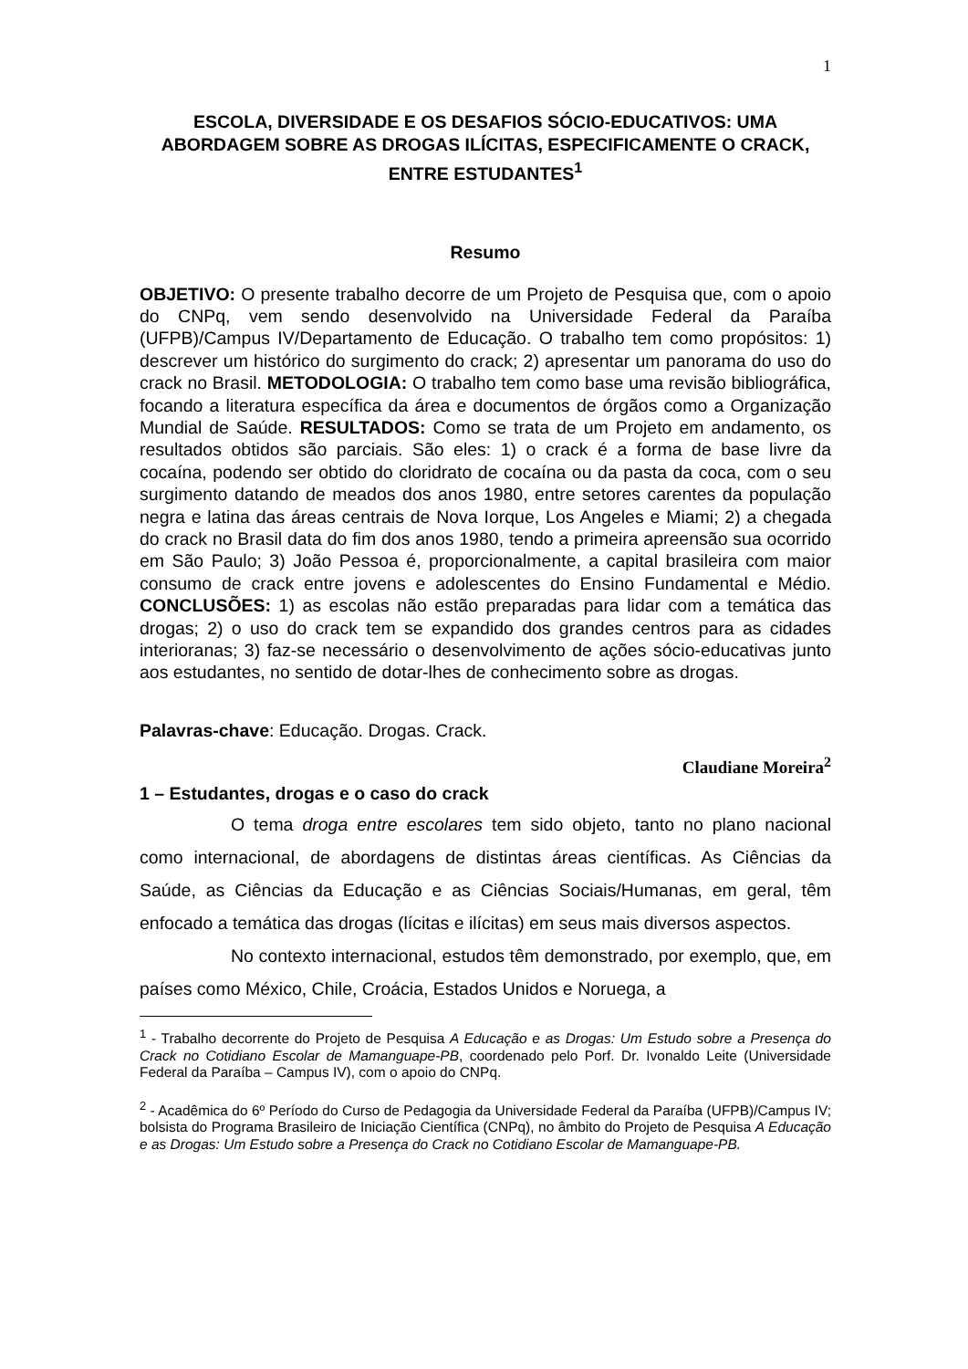1
ESCOLA, DIVERSIDADE E OS DESAFIOS SÓCIO-EDUCATIVOS: UMA ABORDAGEM SOBRE AS DROGAS ILÍCITAS, ESPECIFICAMENTE O CRACK, ENTRE ESTUDANTES<sup>1</sup>
Resumo
OBJETIVO: O presente trabalho decorre de um Projeto de Pesquisa que, com o apoio do CNPq, vem sendo desenvolvido na Universidade Federal da Paraíba (UFPB)/Campus IV/Departamento de Educação. O trabalho tem como propósitos: 1) descrever um histórico do surgimento do crack; 2) apresentar um panorama do uso do crack no Brasil. METODOLOGIA: O trabalho tem como base uma revisão bibliográfica, focando a literatura específica da área e documentos de órgãos como a Organização Mundial de Saúde. RESULTADOS: Como se trata de um Projeto em andamento, os resultados obtidos são parciais. São eles: 1) o crack é a forma de base livre da cocaína, podendo ser obtido do cloridrato de cocaína ou da pasta da coca, com o seu surgimento datando de meados dos anos 1980, entre setores carentes da população negra e latina das áreas centrais de Nova Iorque, Los Angeles e Miami; 2) a chegada do crack no Brasil data do fim dos anos 1980, tendo a primeira apreensão sua ocorrido em São Paulo; 3) João Pessoa é, proporcionalmente, a capital brasileira com maior consumo de crack entre jovens e adolescentes do Ensino Fundamental e Médio. CONCLUSÕES: 1) as escolas não estão preparadas para lidar com a temática das drogas; 2) o uso do crack tem se expandido dos grandes centros para as cidades interioranas; 3) faz-se necessário o desenvolvimento de ações sócio-educativas junto aos estudantes, no sentido de dotar-lhes de conhecimento sobre as drogas.
Palavras-chave: Educação. Drogas. Crack.
Claudiane Moreira<sup>2</sup>
1 – Estudantes, drogas e o caso do crack
O tema droga entre escolares tem sido objeto, tanto no plano nacional como internacional, de abordagens de distintas áreas científicas. As Ciências da Saúde, as Ciências da Educação e as Ciências Sociais/Humanas, em geral, têm enfocado a temática das drogas (lícitas e ilícitas) em seus mais diversos aspectos.
No contexto internacional, estudos têm demonstrado, por exemplo, que, em países como México, Chile, Croácia, Estados Unidos e Noruega, a
<sup>1</sup> - Trabalho decorrente do Projeto de Pesquisa A Educação e as Drogas: Um Estudo sobre a Presença do Crack no Cotidiano Escolar de Mamanguape-PB, coordenado pelo Porf. Dr. Ivonaldo Leite (Universidade Federal da Paraíba – Campus IV), com o apoio do CNPq.
<sup>2</sup> - Acadêmica do 6º Período do Curso de Pedagogia da Universidade Federal da Paraíba (UFPB)/Campus IV; bolsista do Programa Brasileiro de Iniciação Científica (CNPq), no âmbito do Projeto de Pesquisa A Educação e as Drogas: Um Estudo sobre a Presença do Crack no Cotidiano Escolar de Mamanguape-PB.